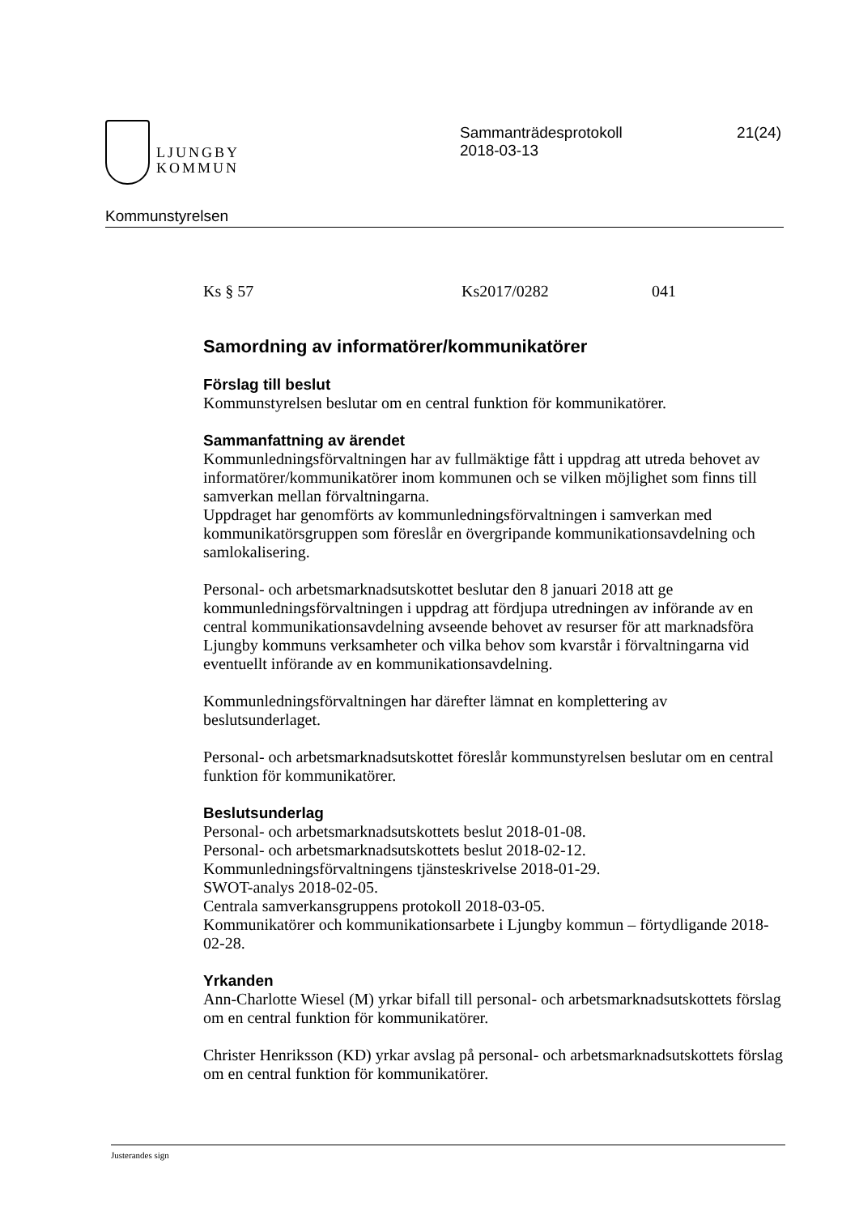LJUNGBY
KOMMUN
Sammanträdesprotokoll
2018-03-13
21(24)
Kommunstyrelsen
Ks § 57 Ks2017/0282 041
Samordning av informatörer/kommunikatörer
Förslag till beslut
Kommunstyrelsen beslutar om en central funktion för kommunikatörer.
Sammanfattning av ärendet
Kommunledningsförvaltningen har av fullmäktige fått i uppdrag att utreda behovet av informatörer/kommunikatörer inom kommunen och se vilken möjlighet som finns till samverkan mellan förvaltningarna.
Uppdraget har genomförts av kommunledningsförvaltningen i samverkan med kommunikatörsgruppen som föreslår en övergripande kommunikationsavdelning och samlokalisering.
Personal- och arbetsmarknadsutskottet beslutar den 8 januari 2018 att ge kommunledningsförvaltningen i uppdrag att fördjupa utredningen av införande av en central kommunikationsavdelning avseende behovet av resurser för att marknadsföra Ljungby kommuns verksamheter och vilka behov som kvarstår i förvaltningarna vid eventuellt införande av en kommunikationsavdelning.
Kommunledningsförvaltningen har därefter lämnat en komplettering av beslutsunderlaget.
Personal- och arbetsmarknadsutskottet föreslår kommunstyrelsen beslutar om en central funktion för kommunikatörer.
Beslutsunderlag
Personal- och arbetsmarknadsutskottets beslut 2018-01-08.
Personal- och arbetsmarknadsutskottets beslut 2018-02-12.
Kommunledningsförvaltningens tjänsteskrivelse 2018-01-29.
SWOT-analys 2018-02-05.
Centrala samverkansgruppens protokoll 2018-03-05.
Kommunikatörer och kommunikationsarbete i Ljungby kommun – förtydligande 2018-02-28.
Yrkanden
Ann-Charlotte Wiesel (M) yrkar bifall till personal- och arbetsmarknadsutskottets förslag om en central funktion för kommunikatörer.
Christer Henriksson (KD) yrkar avslag på personal- och arbetsmarknadsutskottets förslag om en central funktion för kommunikatörer.
Justerandes sign